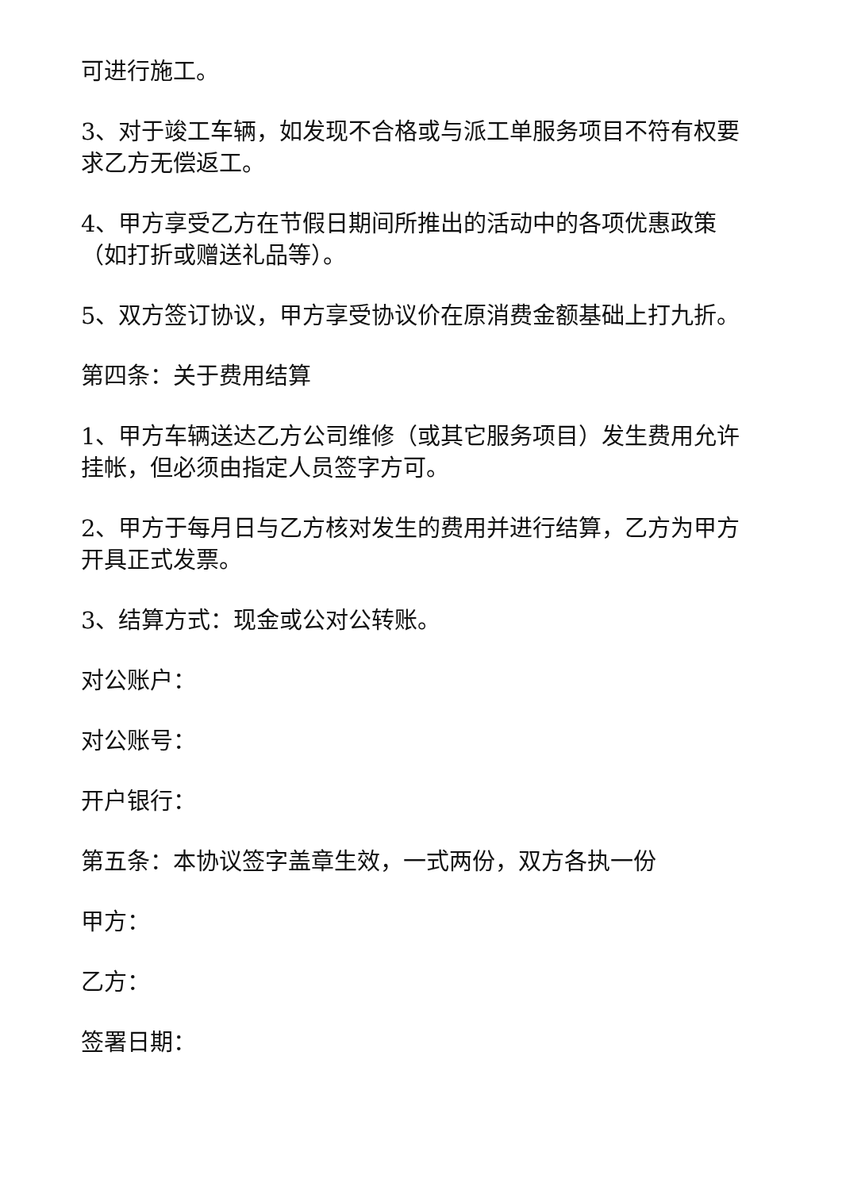可进行施工。
3、对于竣工车辆，如发现不合格或与派工单服务项目不符有权要求乙方无偿返工。
4、甲方享受乙方在节假日期间所推出的活动中的各项优惠政策（如打折或赠送礼品等）。
5、双方签订协议，甲方享受协议价在原消费金额基础上打九折。
第四条：关于费用结算
1、甲方车辆送达乙方公司维修（或其它服务项目）发生费用允许挂帐，但必须由指定人员签字方可。
2、甲方于每月日与乙方核对发生的费用并进行结算，乙方为甲方开具正式发票。
3、结算方式：现金或公对公转账。
对公账户：
对公账号：
开户银行：
第五条：本协议签字盖章生效，一式两份，双方各执一份
甲方：
乙方：
签署日期：